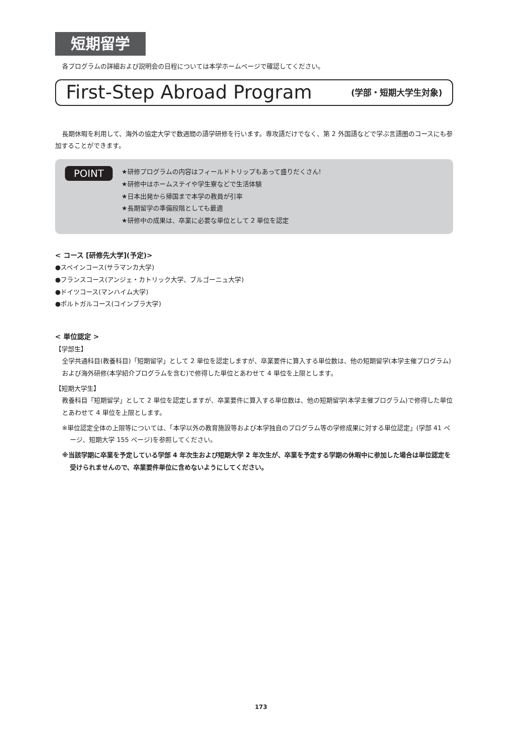短期留学
各プログラムの詳細および説明会の日程については本学ホームページで確認してください。
First-Step Abroad Program (学部・短期大学生対象)
長期休暇を利用して、海外の協定大学で数週間の語学研修を行います。専攻語だけでなく、第 2 外国語などで学ぶ言語圏のコースにも参加することができます。
POINT
★研修プログラムの内容はフィールドトリップもあって盛りだくさん!
★研修中はホームステイや学生寮などで生活体験
★日本出発から帰国まで本学の教員が引率
★長期留学の準備段階としても最適
★研修中の成果は、卒業に必要な単位として 2 単位を認定
< コース [研修先大学](予定)>
●スペインコース(サラマンカ大学)
●フランスコース(アンジェ・カトリック大学、ブルゴーニュ大学)
●ドイツコース(マンハイム大学)
●ポルトガルコース(コインブラ大学)
< 単位認定 >
【学部生】
全学共通科目(教養科目)「短期留学」として 2 単位を認定しますが、卒業要件に算入する単位数は、他の短期留学(本学主催プログラム)および海外研修(本学紹介プログラムを含む)で修得した単位とあわせて 4 単位を上限とします。
【短期大学生】
教養科目「短期留学」として 2 単位を認定しますが、卒業要件に算入する単位数は、他の短期留学(本学主催プログラム)で修得した単位とあわせて 4 単位を上限とします。
※単位認定全体の上限等については、「本学以外の教育施設等および本学独自のプログラム等の学修成果に対する単位認定」(学部 41 ページ、短期大学 155 ページ)を参照してください。
※当該学期に卒業を予定している学部 4 年次生および短期大学 2 年次生が、卒業を予定する学期の休暇中に参加した場合は単位認定を受けられませんので、卒業要件単位に含めないようにしてください。
173